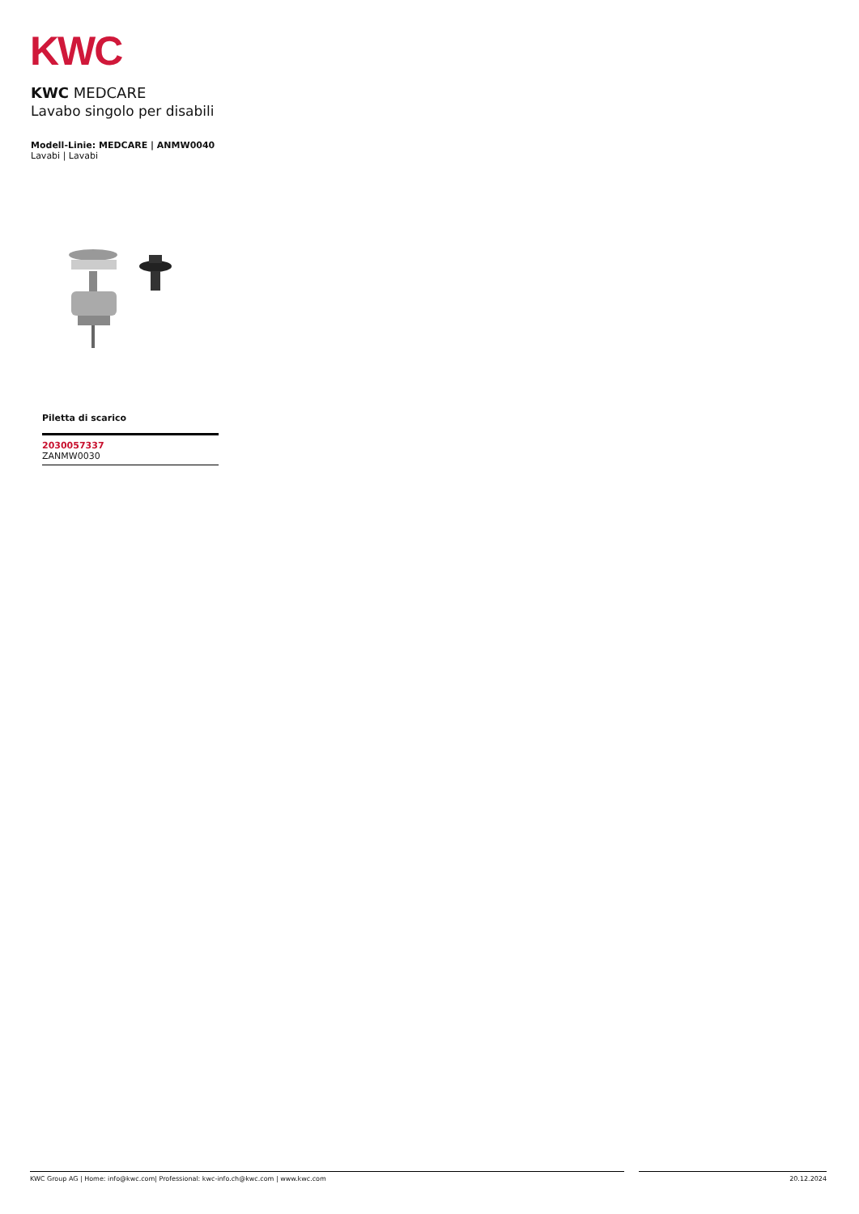KWC
KWC MEDCARE
Lavabo singolo per disabili
Modell-Linie: MEDCARE | ANMW0040
Lavabi | Lavabi
Piletta di scarico
2030057337
ZANMW0030
KWC Group AG | Home: info@kwc.com| Professional: kwc-info.ch@kwc.com | www.kwc.com 20.12.2024